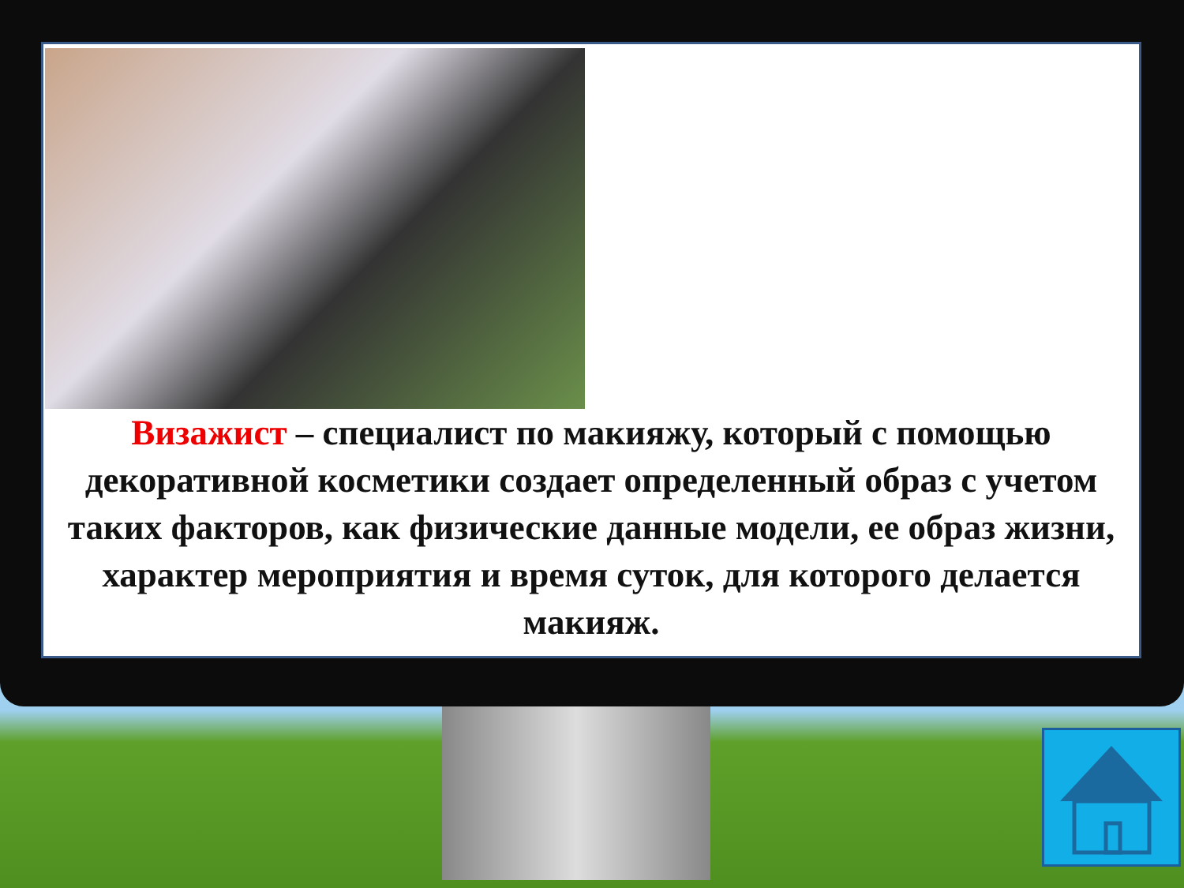Визажист – специалист по макияжу, который с помощью декоративной косметики создает определенный образ с учетом таких факторов, как физические данные модели, ее образ жизни, характер мероприятия и время суток, для которого делается макияж.